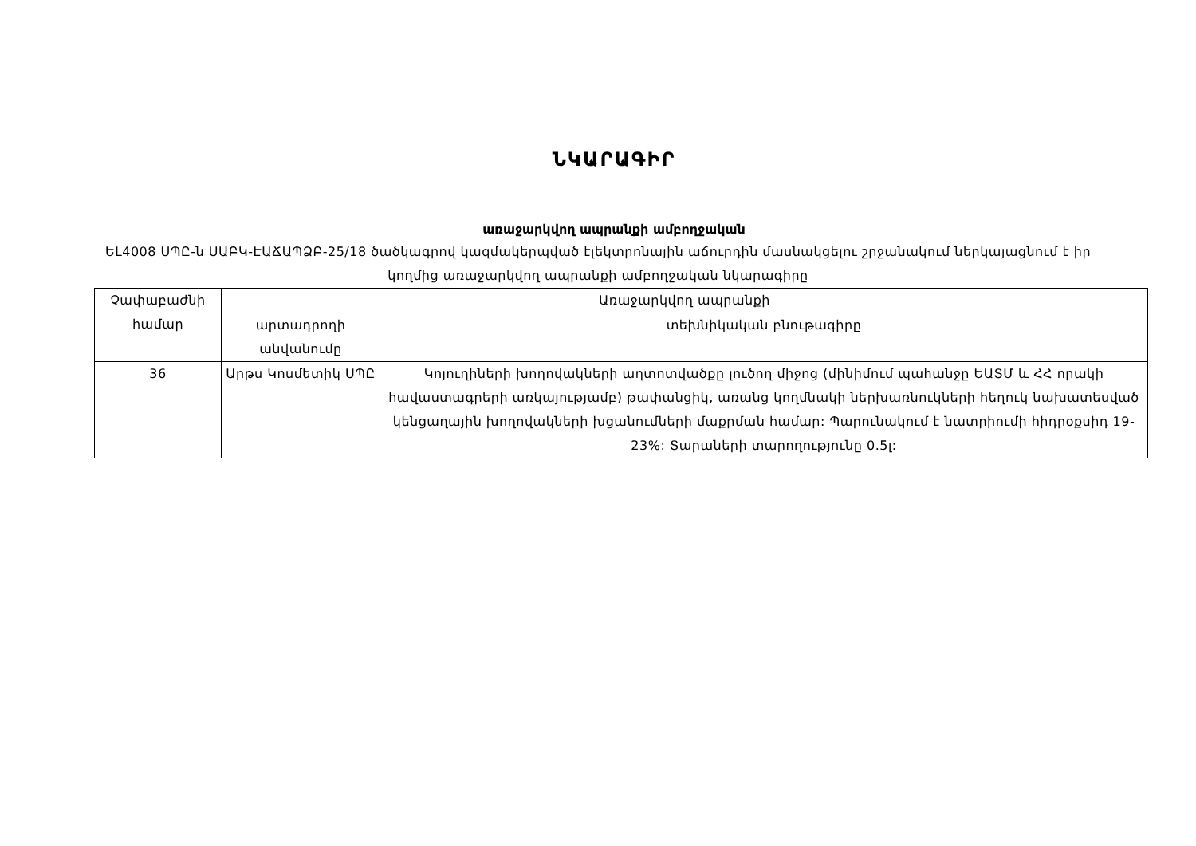ՆԿԱՐԱԳԻՐ
առաջարկվող ապրանքի ամբողջական
ԵԼ4008 ՍՊԸ-ն ՍԱԲԿ-ԷԱՃԱՊՁԲ-25/18 ծածկագրով կազմակերպված էլեկտրոնային աճուրդին մասնակցելու շրջանակում ներկայացնում է իր կողմից առաջարկվող ապրանքի ամբողջական նկարագիրը
| Չափաբաժնի համար | Առաջարկվող ապրանքի | |
| --- | --- | --- |
| | արտադրողի անվանումը | տեխնիկական բնութագիրը |
| 36 | Արթս Կոսմետիկ ՍՊԸ | Կոյուղիների խողովակների աղտոտվածքը լուծող միջոց (մինիմում պահանջը ԵԱՏՄ և ՀՀ որակի հավաստագրերի առկայությամբ) թափանցիկ, առանց կողմնակի ներխառնուկների հեղուկ նախատեսված կենցաղային խողովակների խցանումների մաքրման համար: Պարունակում է նատրիումի հիդրօքսիդ 19-23%: Տարաների տարողությունը 0.5լ: |